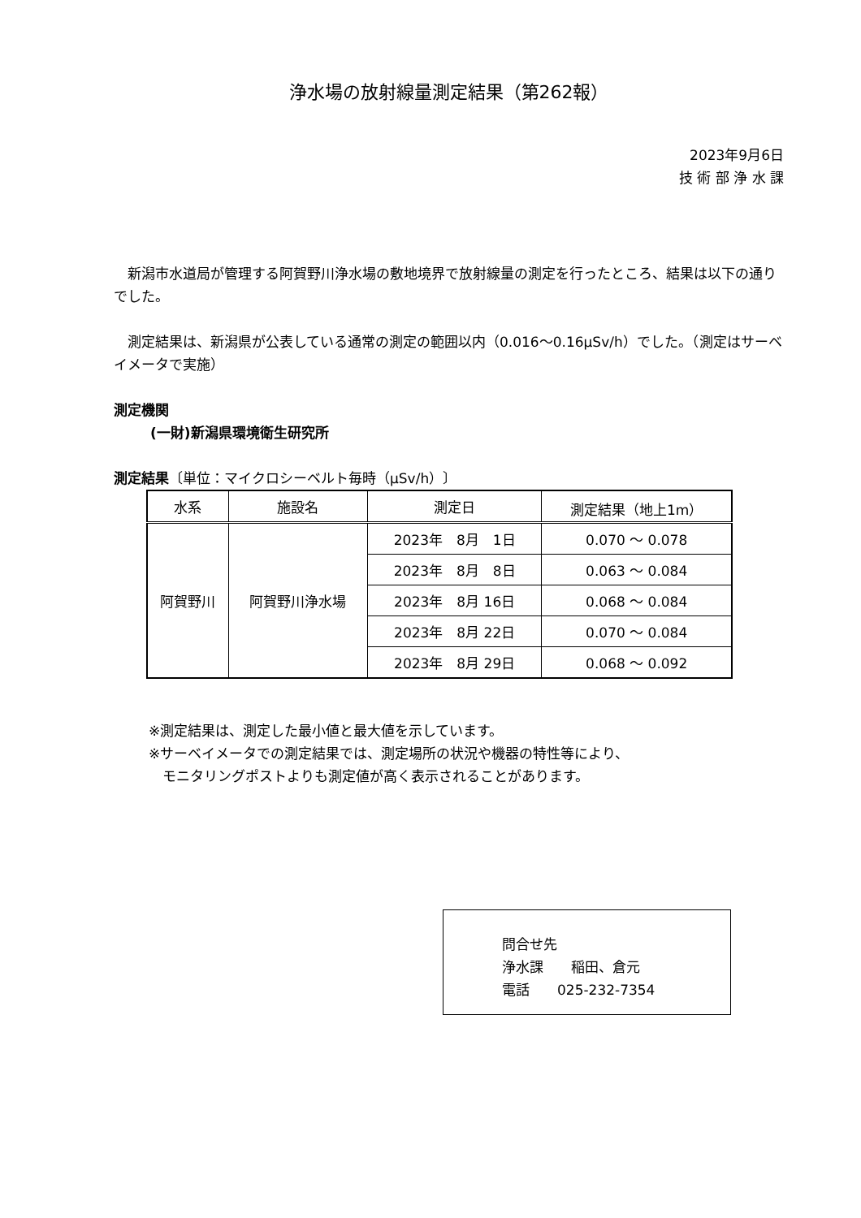浄水場の放射線量測定結果（第262報）
2023年9月6日
技 術 部 浄 水 課
　新潟市水道局が管理する阿賀野川浄水場の敷地境界で放射線量の測定を行ったところ、結果は以下の通りでした。
　測定結果は、新潟県が公表している通常の測定の範囲以内（0.016～0.16μSv/h）でした。（測定はサーベイメータで実施）
測定機関
(一財)新潟県環境衛生研究所
測定結果〔単位：マイクロシーベルト毎時（μSv/h）〕
| 水系 | 施設名 | 測定日 | 測定結果（地上1m） |
| --- | --- | --- | --- |
| 阿賀野川 | 阿賀野川浄水場 | 2023年 8月 1日 | 0.070 ～ 0.078 |
| | | 2023年 8月 8日 | 0.063 ～ 0.084 |
| | | 2023年 8月 16日 | 0.068 ～ 0.084 |
| | | 2023年 8月 22日 | 0.070 ～ 0.084 |
| | | 2023年 8月 29日 | 0.068 ～ 0.092 |
※測定結果は、測定した最小値と最大値を示しています。
※サーベイメータでの測定結果では、測定場所の状況や機器の特性等により、
　モニタリングポストよりも測定値が高く表示されることがあります。
問合せ先
浄水課　　稲田、倉元
電話　　025-232-7354